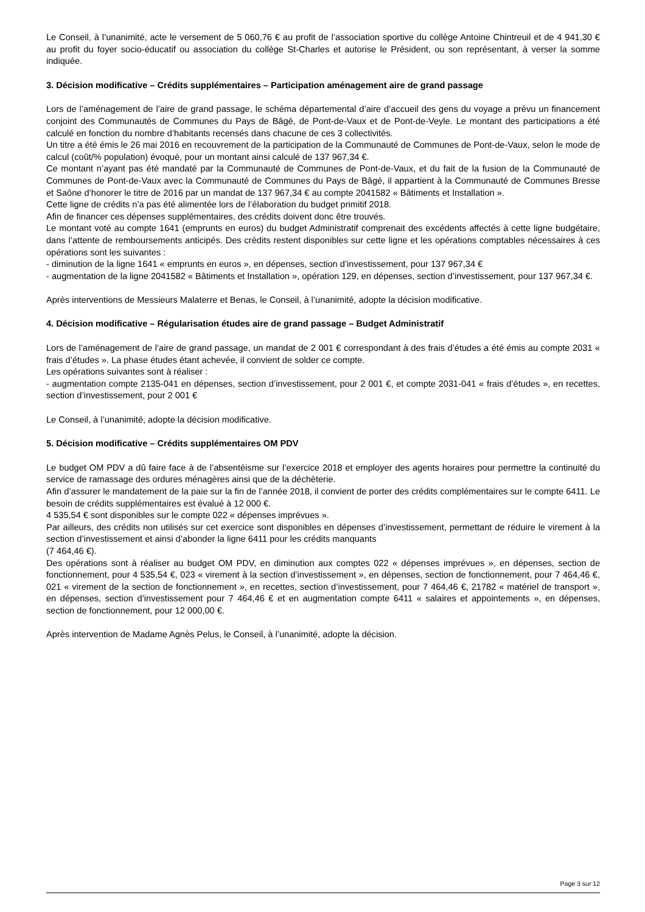Le Conseil, à l’unanimité, acte le versement de 5 060,76 € au profit de l’association sportive du collège Antoine Chintreuil et de 4 941,30 € au profit du foyer socio-éducatif ou association du collège St-Charles et autorise le Président, ou son représentant, à verser la somme indiquée.
3. Décision modificative – Crédits supplémentaires – Participation aménagement aire de grand passage
Lors de l’aménagement de l’aire de grand passage, le schéma départemental d’aire d’accueil des gens du voyage a prévu un financement conjoint des Communautés de Communes du Pays de Bâgé, de Pont-de-Vaux et de Pont-de-Veyle. Le montant des participations a été calculé en fonction du nombre d’habitants recensés dans chacune de ces 3 collectivités.
Un titre a été émis le 26 mai 2016 en recouvrement de la participation de la Communauté de Communes de Pont-de-Vaux, selon le mode de calcul (coût/% population) évoqué, pour un montant ainsi calculé de 137 967,34 €.
Ce montant n’ayant pas été mandaté par la Communauté de Communes de Pont-de-Vaux, et du fait de la fusion de la Communauté de Communes de Pont-de-Vaux avec la Communauté de Communes du Pays de Bâgé, il appartient à la Communauté de Communes Bresse et Saône d’honorer le titre de 2016 par un mandat de 137 967,34 € au compte 2041582 « Bâtiments et Installation ».
Cette ligne de crédits n’a pas été alimentée lors de l’élaboration du budget primitif 2018.
Afin de financer ces dépenses supplémentaires, des crédits doivent donc être trouvés.
Le montant voté au compte 1641 (emprunts en euros) du budget Administratif comprenait des excédents affectés à cette ligne budgétaire, dans l’attente de remboursements anticipés. Des crédits restent disponibles sur cette ligne et les opérations comptables nécessaires à ces opérations sont les suivantes :
- diminution de la ligne 1641 « emprunts en euros », en dépenses, section d’investissement, pour 137 967,34 €
- augmentation de la ligne 2041582 « Bâtiments et Installation », opération 129, en dépenses, section d’investissement, pour 137 967,34 €.
Après interventions de Messieurs Malaterre et Benas, le Conseil, à l’unanimité, adopte la décision modificative.
4. Décision modificative – Régularisation études aire de grand passage – Budget Administratif
Lors de l’aménagement de l’aire de grand passage, un mandat de 2 001 € correspondant à des frais d’études a été émis au compte 2031 « frais d’études ». La phase études étant achevée, il convient de solder ce compte.
Les opérations suivantes sont à réaliser :
- augmentation compte 2135-041 en dépenses, section d’investissement, pour 2 001 €, et compte 2031-041 « frais d’études », en recettes, section d’investissement, pour 2 001 €
Le Conseil, à l’unanimité, adopte la décision modificative.
5. Décision modificative – Crédits supplémentaires OM PDV
Le budget OM PDV a dû faire face à de l’absentéisme sur l’exercice 2018 et employer des agents horaires pour permettre la continuité du service de ramassage des ordures ménagères ainsi que de la déchèterie.
Afin d’assurer le mandatement de la paie sur la fin de l’année 2018, il convient de porter des crédits complémentaires sur le compte 6411. Le besoin de crédits supplémentaires est évalué à 12 000 €.
4 535,54 € sont disponibles sur le compte 022 « dépenses imprévues ».
Par ailleurs, des crédits non utilisés sur cet exercice sont disponibles en dépenses d’investissement, permettant de réduire le virement à la section d’investissement et ainsi d’abonder la ligne 6411 pour les crédits manquants
(7 464,46 €).
Des opérations sont à réaliser au budget OM PDV, en diminution aux comptes 022 « dépenses imprévues », en dépenses, section de fonctionnement, pour 4 535,54 €, 023 « virement à la section d’investissement », en dépenses, section de fonctionnement, pour 7 464,46 €, 021 « virement de la section de fonctionnement », en recettes, section d’investissement, pour 7 464,46 €, 21782 « matériel de transport », en dépenses, section d’investissement pour 7 464,46 € et en augmentation compte 6411 « salaires et appointements », en dépenses, section de fonctionnement, pour 12 000,00 €.
Après intervention de Madame Agnès Pelus, le Conseil, à l’unanimité, adopte la décision.
Page 3 sur 12